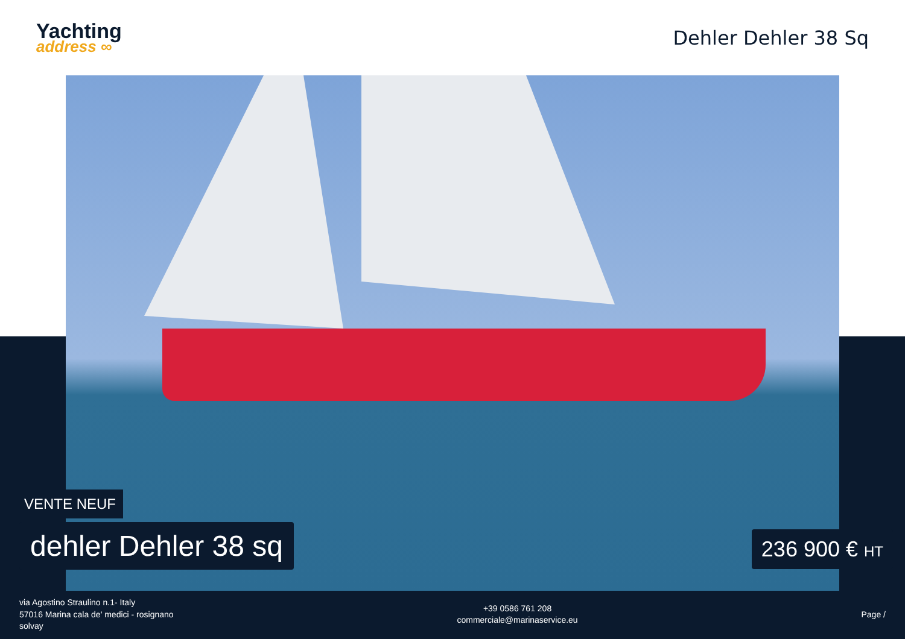Yachting
address ∞
Dehler Dehler 38 Sq
VENTE NEUF
dehler Dehler 38 sq 236 900 € HT
via Agostino Straulino n.1- Italy
57016 Marina cala de' medici - rosignano
solvay
+39 0586 761 208
commerciale@marinaservice.eu
Page /